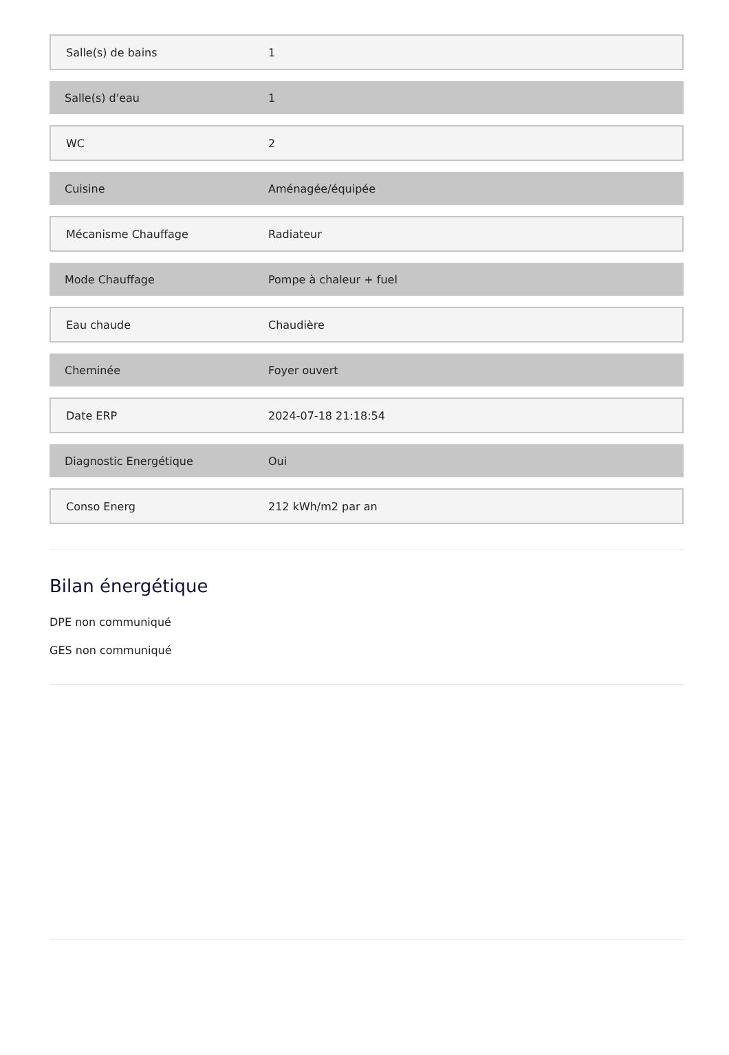| Salle(s) de bains | 1 |
| Salle(s) d'eau | 1 |
| WC | 2 |
| Cuisine | Aménagée/équipée |
| Mécanisme Chauffage | Radiateur |
| Mode Chauffage | Pompe à chaleur + fuel |
| Eau chaude | Chaudière |
| Cheminée | Foyer ouvert |
| Date ERP | 2024-07-18 21:18:54 |
| Diagnostic Energétique | Oui |
| Conso Energ | 212 kWh/m2 par an |
Bilan énergétique
DPE non communiqué
GES non communiqué